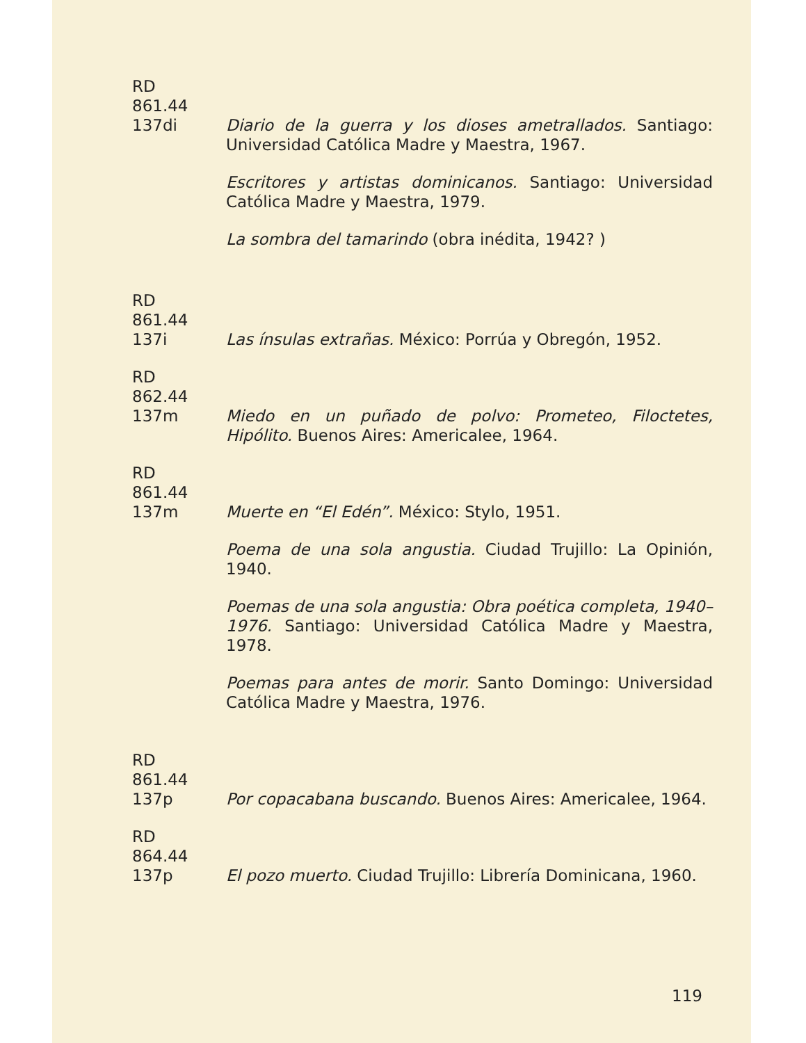RD
861.44
137di
Diario de la guerra y los dioses ametrallados. Santiago: Universidad Católica Madre y Maestra, 1967.
Escritores y artistas dominicanos. Santiago: Universidad Católica Madre y Maestra, 1979.
La sombra del tamarindo (obra inédita, 1942? )
RD
861.44
137i
Las ínsulas extrañas. México: Porrúa y Obregón, 1952.
RD
862.44
137m
Miedo en un puñado de polvo: Prometeo, Filoctetes, Hipólito. Buenos Aires: Americalee, 1964.
RD
861.44
137m
Muerte en “El Edén”. México: Stylo, 1951.
Poema de una sola angustia. Ciudad Trujillo: La Opinión, 1940.
Poemas de una sola angustia: Obra poética completa, 1940–1976. Santiago: Universidad Católica Madre y Maestra, 1978.
Poemas para antes de morir. Santo Domingo: Universidad Católica Madre y Maestra, 1976.
RD
861.44
137p
Por copacabana buscando. Buenos Aires: Americalee, 1964.
RD
864.44
137p
El pozo muerto. Ciudad Trujillo: Librería Dominicana, 1960.
119